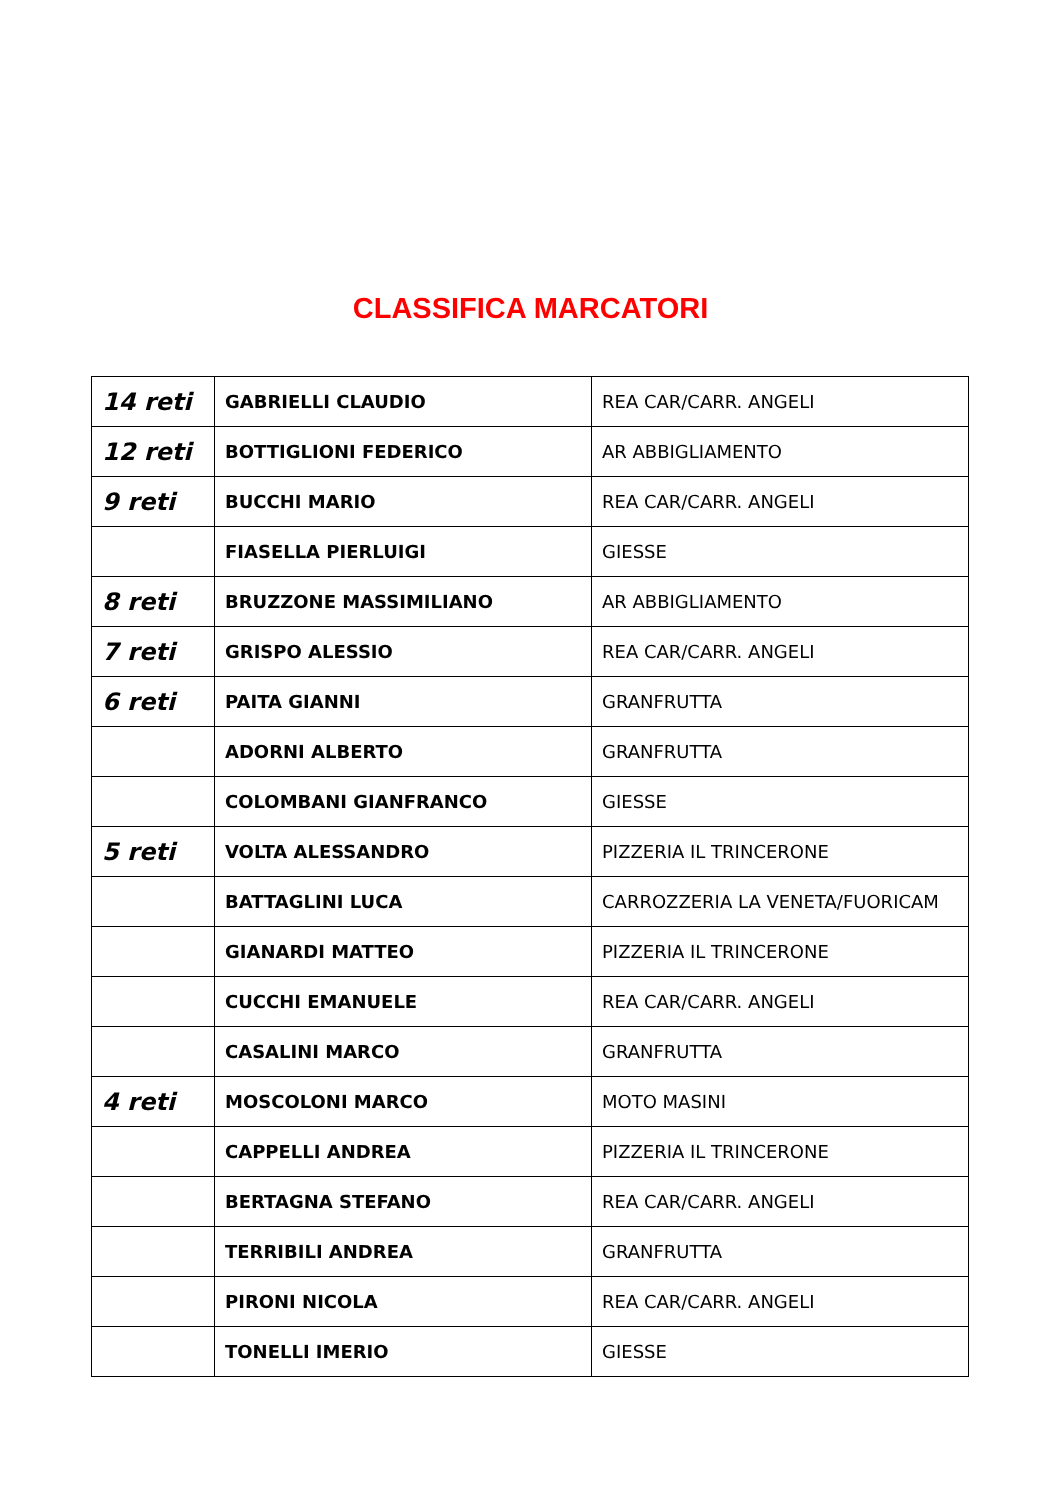CLASSIFICA MARCATORI
| 14 reti | GABRIELLI CLAUDIO | REA CAR/CARR. ANGELI |
| 12 reti | BOTTIGLIONI FEDERICO | AR ABBIGLIAMENTO |
| 9 reti | BUCCHI MARIO | REA CAR/CARR. ANGELI |
| | FIASELLA PIERLUIGI | GIESSE |
| 8 reti | BRUZZONE MASSIMILIANO | AR ABBIGLIAMENTO |
| 7 reti | GRISPO ALESSIO | REA CAR/CARR. ANGELI |
| 6 reti | PAITA GIANNI | GRANFRUTTA |
| | ADORNI ALBERTO | GRANFRUTTA |
| | COLOMBANI GIANFRANCO | GIESSE |
| 5 reti | VOLTA ALESSANDRO | PIZZERIA IL TRINCERONE |
| | BATTAGLINI LUCA | CARROZZERIA LA VENETA/FUORICAM |
| | GIANARDI MATTEO | PIZZERIA IL TRINCERONE |
| | CUCCHI EMANUELE | REA CAR/CARR. ANGELI |
| | CASALINI MARCO | GRANFRUTTA |
| 4 reti | MOSCOLONI MARCO | MOTO MASINI |
| | CAPPELLI ANDREA | PIZZERIA IL TRINCERONE |
| | BERTAGNA STEFANO | REA CAR/CARR. ANGELI |
| | TERRIBILI ANDREA | GRANFRUTTA |
| | PIRONI NICOLA | REA CAR/CARR. ANGELI |
| | TONELLI IMERIO | GIESSE |